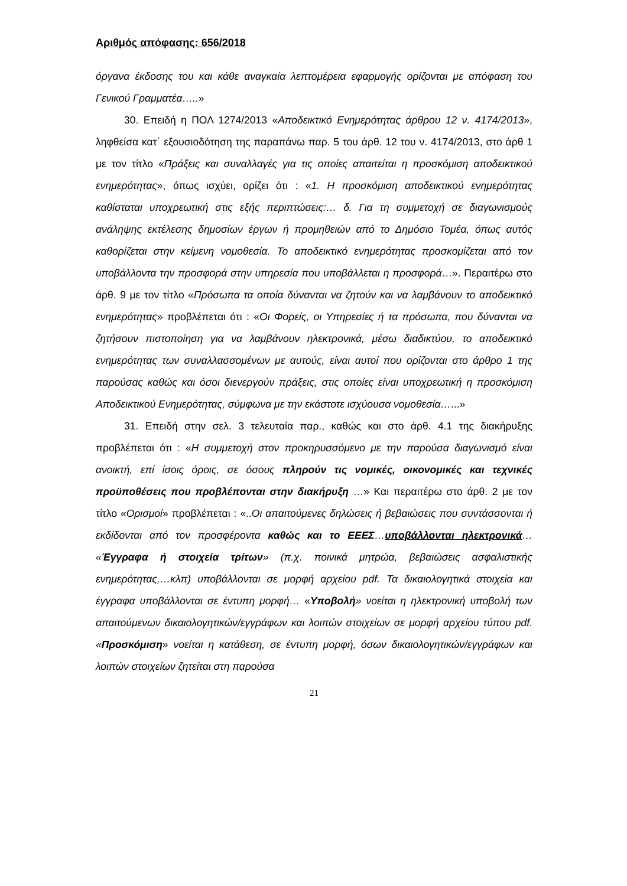Αριθμός απόφασης: 656/2018
όργανα έκδοσης του και κάθε αναγκαία λεπτομέρεια εφαρμογής ορίζονται με απόφαση του Γενικού Γραμματέα…..»
30. Επειδή η ΠΟΛ 1274/2013 «Αποδεικτικό Ενημερότητας άρθρου 12 ν. 4174/2013», ληφθείσα κατ΄ εξουσιοδότηση της παραπάνω παρ. 5 του άρθ. 12 του ν. 4174/2013, στο άρθ 1 με τον τίτλο «Πράξεις και συναλλαγές για τις οποίες απαιτείται η προσκόμιση αποδεικτικού ενημερότητας», όπως ισχύει, ορίζει ότι : «1. Η προσκόμιση αποδεικτικού ενημερότητας καθίσταται υποχρεωτική στις εξής περιπτώσεις:… δ. Για τη συμμετοχή σε διαγωνισμούς ανάληψης εκτέλεσης δημοσίων έργων ή προμηθειών από το Δημόσιο Τομέα, όπως αυτός καθορίζεται στην κείμενη νομοθεσία. Το αποδεικτικό ενημερότητας προσκομίζεται από τον υποβάλλοντα την προσφορά στην υπηρεσία που υποβάλλεται η προσφορά…». Περαιτέρω στο άρθ. 9 με τον τίτλο «Πρόσωπα τα οποία δύνανται να ζητούν και να λαμβάνουν το αποδεικτικό ενημερότητας» προβλέπεται ότι : «Οι Φορείς, οι Υπηρεσίες ή τα πρόσωπα, που δύνανται να ζητήσουν πιστοποίηση για να λαμβάνουν ηλεκτρονικά, μέσω διαδικτύου, το αποδεικτικό ενημερότητας των συναλλασσομένων με αυτούς, είναι αυτοί που ορίζονται στο άρθρο 1 της παρούσας καθώς και όσοι διενεργούν πράξεις, στις οποίες είναι υποχρεωτική η προσκόμιση Αποδεικτικού Ενημερότητας, σύμφωνα με την εκάστοτε ισχύουσα νομοθεσία…...»
31. Επειδή στην σελ. 3 τελευταία παρ., καθώς και στο άρθ. 4.1 της διακήρυξης προβλέπεται ότι : «Η συμμετοχή στον προκηρυσσόμενο με την παρούσα διαγωνισμό είναι ανοικτή, επί ίσοις όροις, σε όσους πληρούν τις νομικές, οικονομικές και τεχνικές προϋποθέσεις που προβλέπονται στην διακήρυξη …» Και περαιτέρω στο άρθ. 2 με τον τίτλο «Ορισμοί» προβλέπεται : «..Οι απαιτούμενες δηλώσεις ή βεβαιώσεις που συντάσσονται ή εκδίδονται από τον προσφέροντα καθώς και το ΕΕΕΣ…υποβάλλονται ηλεκτρονικά… «Έγγραφα ή στοιχεία τρίτων» (π.χ. ποινικά μητρώα, βεβαιώσεις ασφαλιστικής ενημερότητας,…κλπ) υποβάλλονται σε μορφή αρχείου pdf. Τα δικαιολογητικά στοιχεία και έγγραφα υποβάλλονται σε έντυπη μορφή… «Υποβολή» νοείται η ηλεκτρονική υποβολή των απαιτούμενων δικαιολογητικών/εγγράφων και λοιπών στοιχείων σε μορφή αρχείου τύπου pdf. «Προσκόμιση» νοείται η κατάθεση, σε έντυπη μορφή, όσων δικαιολογητικών/εγγράφων και λοιπών στοιχείων ζητείται στη παρούσα
21